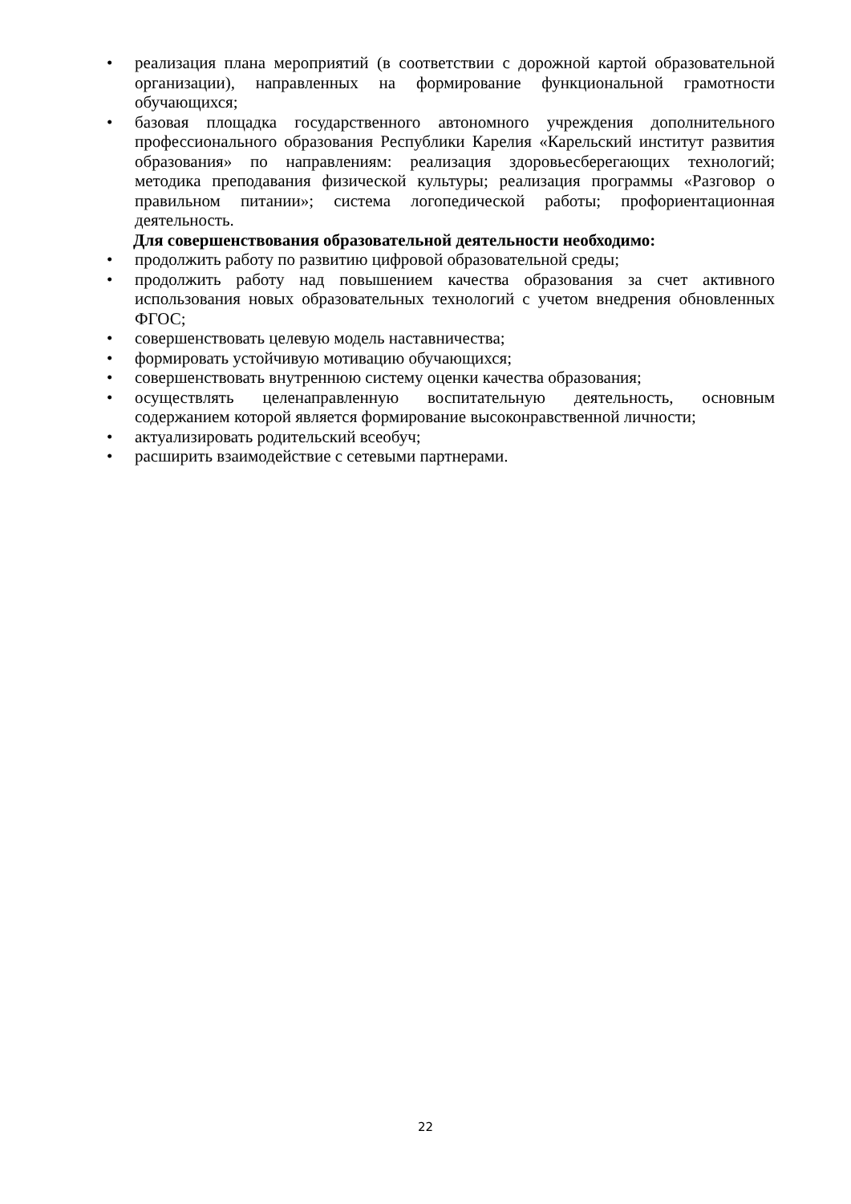• реализация плана мероприятий (в соответствии с дорожной картой образовательной организации), направленных на формирование функциональной грамотности обучающихся;
• базовая площадка государственного автономного учреждения дополнительного профессионального образования Республики Карелия «Карельский институт развития образования» по направлениям: реализация здоровьесберегающих технологий; методика преподавания физической культуры; реализация программы «Разговор о правильном питании»; система логопедической работы; профориентационная деятельность.
Для совершенствования образовательной деятельности необходимо:
• продолжить работу по развитию цифровой образовательной среды;
• продолжить работу над повышением качества образования за счет активного использования новых образовательных технологий с учетом внедрения обновленных ФГОС;
• совершенствовать целевую модель наставничества;
• формировать устойчивую мотивацию обучающихся;
• совершенствовать внутреннюю систему оценки качества образования;
• осуществлять целенаправленную воспитательную деятельность, основным содержанием которой является формирование высоконравственной личности;
• актуализировать родительский всеобуч;
• расширить взаимодействие с сетевыми партнерами.
22